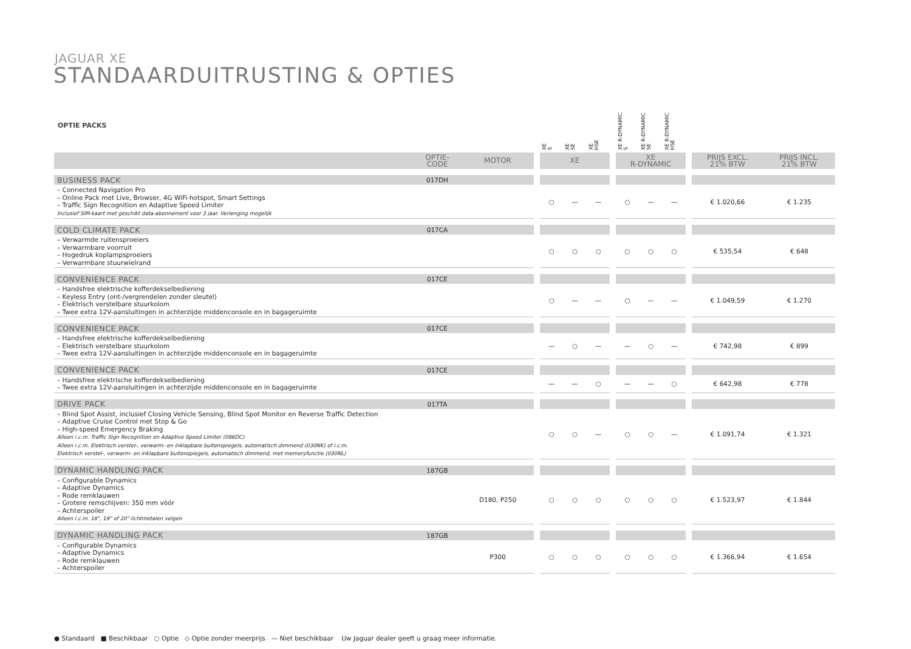JAGUAR XE
STANDAARDUITRUSTING & OPTIES
| OPTIE PACKS | | | | XE S | XE SE | XE HSE | | XE R-DYNAMIC S | XE R-DYNAMIC SE | XE R-DYNAMIC HSE | | | |
| --- | --- | --- | --- | --- | --- | --- | --- | --- | --- | --- | --- | --- | --- |
| | OPTIE- CODE | MOTOR | | XE | | | | XE R-DYNAMIC | | | | PRIJS EXCL. 21% BTW | PRIJS INCL. 21% BTW |
| BUSINESS PACK | 017DH | | | | | | | | | | | | |
| – Connected Navigation Pro – Online Pack met Live, Browser, 4G WiFi-hotspot, Smart Settings – Traffic Sign Recognition en Adaptive Speed Limiter Inclusief SIM-kaart met geschikt data-abonnement voor 3 jaar. Verlenging mogelijk | | | | ○ | — | — | | ○ | — | — | | € 1.020,66 | € 1.235 |
| COLD CLIMATE PACK | 017CA | | | | | | | | | | | | |
| – Verwarmde ruitensproeiers – Verwarmbare voorruit – Hogedruk koplampsproeiers – Verwarmbare stuurwielrand | | | | ○ | ○ | ○ | | ○ | ○ | ○ | | € 535,54 | € 648 |
| CONVENIENCE PACK | 017CE | | | | | | | | | | | | |
| – Handsfree elektrische kofferdekselbediening – Keyless Entry (ont-/vergrendelen zonder sleutel) – Elektrisch verstelbare stuurkolom – Twee extra 12V-aansluitingen in achterzijde middenconsole en in bagageruimte | | | | ○ | — | — | | ○ | — | — | | € 1.049,59 | € 1.270 |
| CONVENIENCE PACK | 017CE | | | | | | | | | | | | |
| – Handsfree elektrische kofferdekselbediening – Elektrisch verstelbare stuurkolom – Twee extra 12V-aansluitingen in achterzijde middenconsole en in bagageruimte | | | | — | ○ | — | | — | ○ | — | | € 742,98 | € 899 |
| CONVENIENCE PACK | 017CE | | | | | | | | | | | | |
| – Handsfree elektrische kofferdekselbediening – Twee extra 12V-aansluitingen in achterzijde middenconsole en in bagageruimte | | | | — | — | ○ | | — | — | ○ | | € 642,98 | € 778 |
| DRIVE PACK | 017TA | | | | | | | | | | | | |
| – Blind Spot Assist, inclusief Closing Vehicle Sensing, Blind Spot Monitor en Reverse Traffic Detection – Adaptive Cruise Control met Stop & Go – High-speed Emergency Braking Alleen i.c.m. Traffic Sign Recognition en Adaptive Speed Limiter (086DC) Alleen i.c.m. Elektrisch verstel-, verwarm- en inklapbare buitenspiegels, automatisch dimmend (030NK) of i.c.m. Elektrisch verstel-, verwarm- en inklapbare buitenspiegels, automatisch dimmend, met memoryfunctie (030NL) | | | | ○ | ○ | — | | ○ | ○ | — | | € 1.091,74 | € 1.321 |
| DYNAMIC HANDLING PACK | 187GB | | | | | | | | | | | | |
| – Configurable Dynamics – Adaptive Dynamics – Rode remklauwen – Grotere remschijven: 350 mm vóór – Achterspoiler Alleen i.c.m. 18", 19" of 20" lichtmetalen velgen | | D180, P250 | | ○ | ○ | ○ | | ○ | ○ | ○ | | € 1.523,97 | € 1.844 |
| DYNAMIC HANDLING PACK | 187GB | | | | | | | | | | | | |
| – Configurable Dynamics – Adaptive Dynamics – Rode remklauwen – Achterspoiler | | P300 | | ○ | ○ | ○ | | ○ | ○ | ○ | | € 1.366,94 | € 1.654 |
● Standaard ■ Beschikbaar ○ Optie ◇ Optie zonder meerprijs — Niet beschikbaar Uw Jaguar dealer geeft u graag meer informatie.